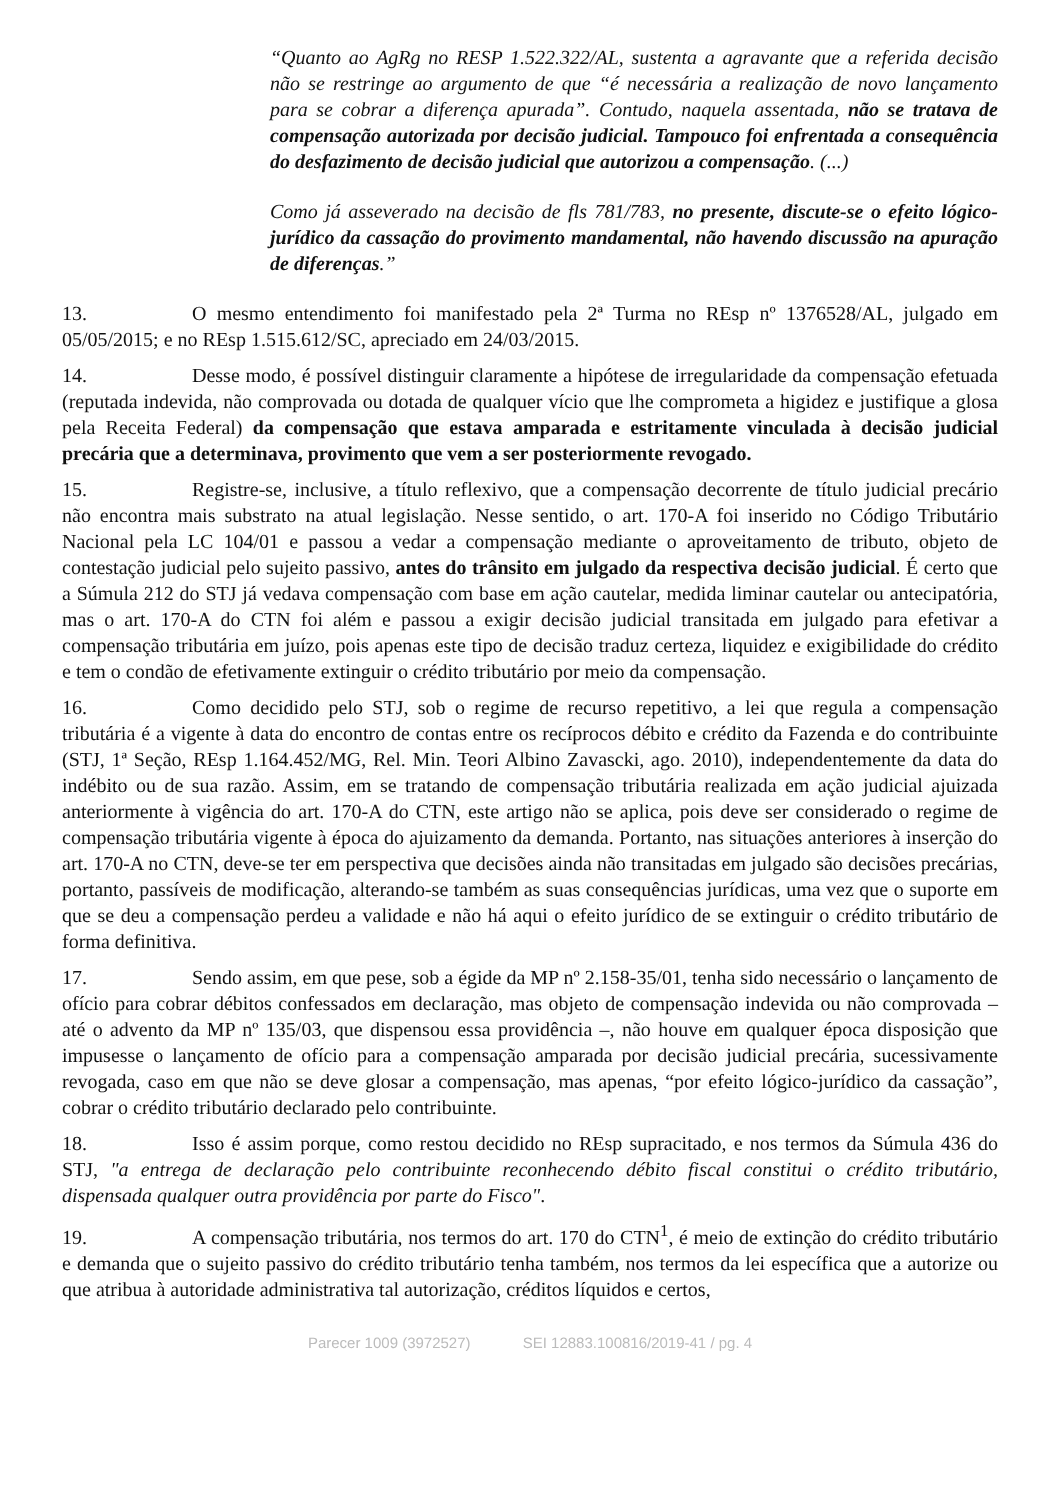“Quanto ao AgRg no RESP 1.522.322/AL, sustenta a agravante que a referida decisão não se restringe ao argumento de que “é necessária a realização de novo lançamento para se cobrar a diferença apurada”. Contudo, naquela assentada, não se tratava de compensação autorizada por decisão judicial. Tampouco foi enfrentada a consequência do desfazimento de decisão judicial que autorizou a compensação. (...)
Como já asseverado na decisão de fls 781/783, no presente, discute-se o efeito lógico-jurídico da cassação do provimento mandamental, não havendo discussão na apuração de diferenças.”
13. O mesmo entendimento foi manifestado pela 2ª Turma no REsp nº 1376528/AL, julgado em 05/05/2015; e no REsp 1.515.612/SC, apreciado em 24/03/2015.
14. Desse modo, é possível distinguir claramente a hipótese de irregularidade da compensação efetuada (reputada indevida, não comprovada ou dotada de qualquer vício que lhe comprometa a higidez e justifique a glosa pela Receita Federal) da compensação que estava amparada e estritamente vinculada à decisão judicial precária que a determinava, provimento que vem a ser posteriormente revogado.
15. Registre-se, inclusive, a título reflexivo, que a compensação decorrente de título judicial precário não encontra mais substrato na atual legislação. Nesse sentido, o art. 170-A foi inserido no Código Tributário Nacional pela LC 104/01 e passou a vedar a compensação mediante o aproveitamento de tributo, objeto de contestação judicial pelo sujeito passivo, antes do trânsito em julgado da respectiva decisão judicial. É certo que a Súmula 212 do STJ já vedava compensação com base em ação cautelar, medida liminar cautelar ou antecipatória, mas o art. 170-A do CTN foi além e passou a exigir decisão judicial transitada em julgado para efetivar a compensação tributária em juízo, pois apenas este tipo de decisão traduz certeza, liquidez e exigibilidade do crédito e tem o condão de efetivamente extinguir o crédito tributário por meio da compensação.
16. Como decidido pelo STJ, sob o regime de recurso repetitivo, a lei que regula a compensação tributária é a vigente à data do encontro de contas entre os recíprocos débito e crédito da Fazenda e do contribuinte (STJ, 1ª Seção, REsp 1.164.452/MG, Rel. Min. Teori Albino Zavascki, ago. 2010), independentemente da data do indébito ou de sua razão. Assim, em se tratando de compensação tributária realizada em ação judicial ajuizada anteriormente à vigência do art. 170-A do CTN, este artigo não se aplica, pois deve ser considerado o regime de compensação tributária vigente à época do ajuizamento da demanda. Portanto, nas situações anteriores à inserção do art. 170-A no CTN, deve-se ter em perspectiva que decisões ainda não transitadas em julgado são decisões precárias, portanto, passíveis de modificação, alterando-se também as suas consequências jurídicas, uma vez que o suporte em que se deu a compensação perdeu a validade e não há aqui o efeito jurídico de se extinguir o crédito tributário de forma definitiva.
17. Sendo assim, em que pese, sob a égide da MP nº 2.158-35/01, tenha sido necessário o lançamento de ofício para cobrar débitos confessados em declaração, mas objeto de compensação indevida ou não comprovada – até o advento da MP nº 135/03, que dispensou essa providência –, não houve em qualquer época disposição que impusesse o lançamento de ofício para a compensação amparada por decisão judicial precária, sucessivamente revogada, caso em que não se deve glosar a compensação, mas apenas, “por efeito lógico-jurídico da cassação”, cobrar o crédito tributário declarado pelo contribuinte.
18. Isso é assim porque, como restou decidido no REsp supracitado, e nos termos da Súmula 436 do STJ, "a entrega de declaração pelo contribuinte reconhecendo débito fiscal constitui o crédito tributário, dispensada qualquer outra providência por parte do Fisco".
19. A compensação tributária, nos termos do art. 170 do CTN<sup>1</sup>, é meio de extinção do crédito tributário e demanda que o sujeito passivo do crédito tributário tenha também, nos termos da lei específica que a autorize ou que atribua à autoridade administrativa tal autorização, créditos líquidos e certos,
Parecer 1009 (3972527) SEI 12883.100816/2019-41 / pg. 4